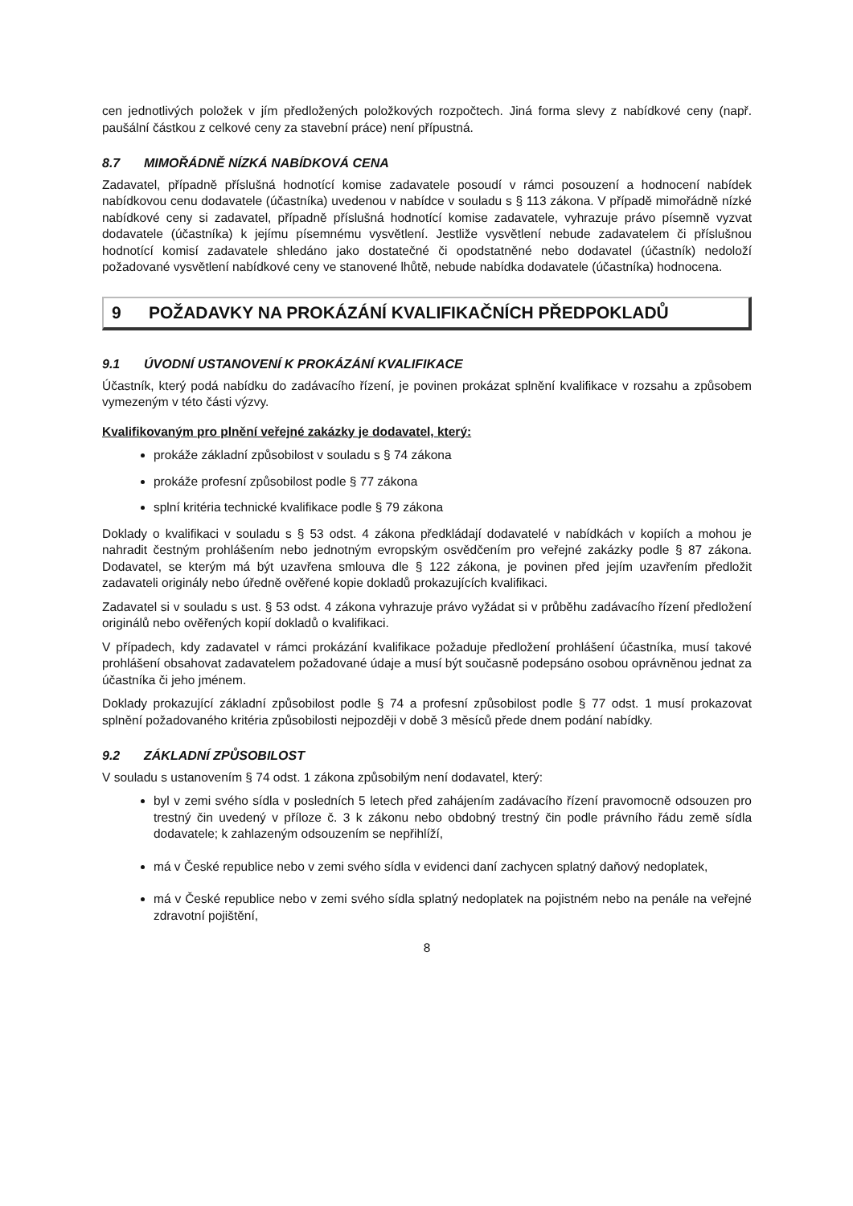cen jednotlivých položek v jím předložených položkových rozpočtech. Jiná forma slevy z nabídkové ceny (např. paušální částkou z celkové ceny za stavební práce) není přípustná.
8.7 MIMOŘÁDNĚ NÍZKÁ NABÍDKOVÁ CENA
Zadavatel, případně příslušná hodnotící komise zadavatele posoudí v rámci posouzení a hodnocení nabídek nabídkovou cenu dodavatele (účastníka) uvedenou v nabídce v souladu s § 113 zákona. V případě mimořádně nízké nabídkové ceny si zadavatel, případně příslušná hodnotící komise zadavatele, vyhrazuje právo písemně vyzvat dodavatele (účastníka) k jejímu písemnému vysvětlení. Jestliže vysvětlení nebude zadavatelem či příslušnou hodnotící komisí zadavatele shledáno jako dostatečné či opodstatněné nebo dodavatel (účastník) nedoloží požadované vysvětlení nabídkové ceny ve stanovené lhůtě, nebude nabídka dodavatele (účastníka) hodnocena.
9 POŽADAVKY NA PROKÁZÁNÍ KVALIFIKAČNÍCH PŘEDPOKLADŮ
9.1 ÚVODNÍ USTANOVENÍ K PROKÁZÁNÍ KVALIFIKACE
Účastník, který podá nabídku do zadávacího řízení, je povinen prokázat splnění kvalifikace v rozsahu a způsobem vymezeným v této části výzvy.
Kvalifikovaným pro plnění veřejné zakázky je dodavatel, který:
prokáže základní způsobilost v souladu s § 74 zákona
prokáže profesní způsobilost podle § 77 zákona
splní kritéria technické kvalifikace podle § 79 zákona
Doklady o kvalifikaci v souladu s § 53 odst. 4 zákona předkládají dodavatelé v nabídkách v kopiích a mohou je nahradit čestným prohlášením nebo jednotným evropským osvědčením pro veřejné zakázky podle § 87 zákona. Dodavatel, se kterým má být uzavřena smlouva dle § 122 zákona, je povinen před jejím uzavřením předložit zadavateli originály nebo úředně ověřené kopie dokladů prokazujících kvalifikaci.
Zadavatel si v souladu s ust. § 53 odst. 4 zákona vyhrazuje právo vyžádat si v průběhu zadávacího řízení předložení originálů nebo ověřených kopií dokladů o kvalifikaci.
V případech, kdy zadavatel v rámci prokázání kvalifikace požaduje předložení prohlášení účastníka, musí takové prohlášení obsahovat zadavatelem požadované údaje a musí být současně podepsáno osobou oprávněnou jednat za účastníka či jeho jménem.
Doklady prokazující základní způsobilost podle § 74 a profesní způsobilost podle § 77 odst. 1 musí prokazovat splnění požadovaného kritéria způsobilosti nejpozději v době 3 měsíců přede dnem podání nabídky.
9.2 ZÁKLADNÍ ZPŮSOBILOST
V souladu s ustanovením § 74 odst. 1 zákona způsobilým není dodavatel, který:
byl v zemi svého sídla v posledních 5 letech před zahájením zadávacího řízení pravomocně odsouzen pro trestný čin uvedený v příloze č. 3 k zákonu nebo obdobný trestný čin podle právního řádu země sídla dodavatele; k zahlazeným odsouzením se nepřihlíží,
má v České republice nebo v zemi svého sídla v evidenci daní zachycen splatný daňový nedoplatek,
má v České republice nebo v zemi svého sídla splatný nedoplatek na pojistném nebo na penále na veřejné zdravotní pojištění,
8